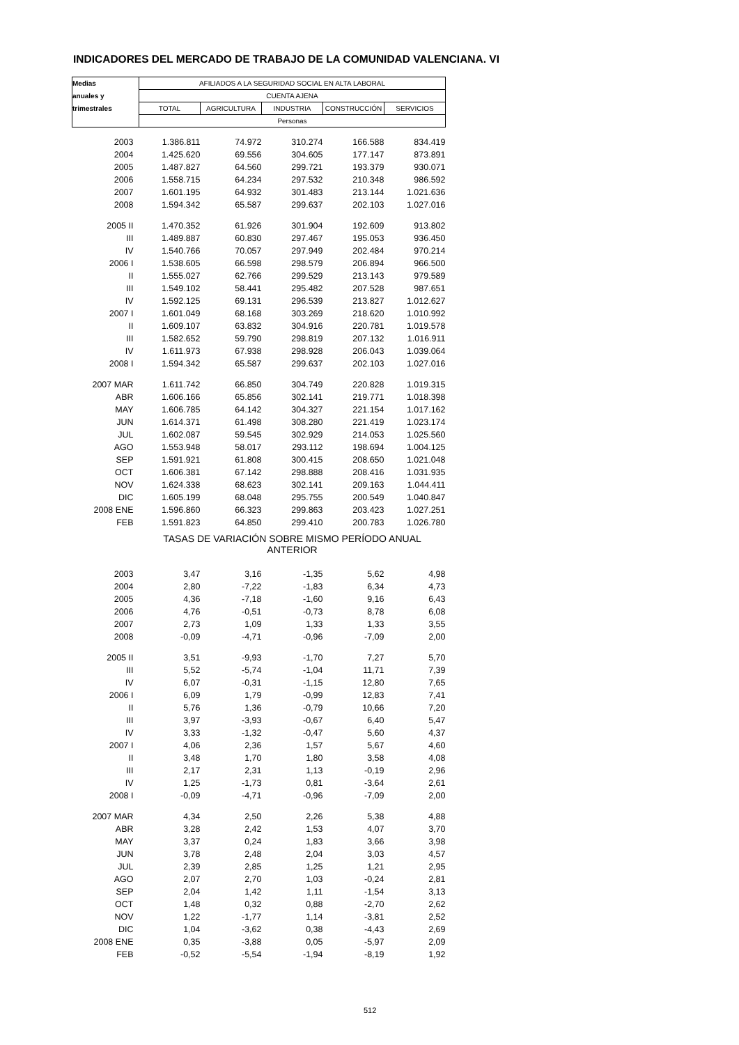INDICADORES DEL MERCADO DE TRABAJO DE LA COMUNIDAD VALENCIANA. VI
| Medias | AFILIADOS A LA SEGURIDAD SOCIAL EN ALTA LABORAL | | | | |
| --- | --- | --- | --- | --- | --- |
| anuales y | CUENTA AJENA | | | | |
| trimestrales | TOTAL | AGRICULTURA | INDUSTRIA | CONSTRUCCIÓN | SERVICIOS |
| | Personas | | | | |
| 2003 | 1.386.811 | 74.972 | 310.274 | 166.588 | 834.419 |
| 2004 | 1.425.620 | 69.556 | 304.605 | 177.147 | 873.891 |
| 2005 | 1.487.827 | 64.560 | 299.721 | 193.379 | 930.071 |
| 2006 | 1.558.715 | 64.234 | 297.532 | 210.348 | 986.592 |
| 2007 | 1.601.195 | 64.932 | 301.483 | 213.144 | 1.021.636 |
| 2008 | 1.594.342 | 65.587 | 299.637 | 202.103 | 1.027.016 |
| 2005 II | 1.470.352 | 61.926 | 301.904 | 192.609 | 913.802 |
| III | 1.489.887 | 60.830 | 297.467 | 195.053 | 936.450 |
| IV | 1.540.766 | 70.057 | 297.949 | 202.484 | 970.214 |
| 2006 I | 1.538.605 | 66.598 | 298.579 | 206.894 | 966.500 |
| II | 1.555.027 | 62.766 | 299.529 | 213.143 | 979.589 |
| III | 1.549.102 | 58.441 | 295.482 | 207.528 | 987.651 |
| IV | 1.592.125 | 69.131 | 296.539 | 213.827 | 1.012.627 |
| 2007 I | 1.601.049 | 68.168 | 303.269 | 218.620 | 1.010.992 |
| II | 1.609.107 | 63.832 | 304.916 | 220.781 | 1.019.578 |
| III | 1.582.652 | 59.790 | 298.819 | 207.132 | 1.016.911 |
| IV | 1.611.973 | 67.938 | 298.928 | 206.043 | 1.039.064 |
| 2008 I | 1.594.342 | 65.587 | 299.637 | 202.103 | 1.027.016 |
| 2007 MAR | 1.611.742 | 66.850 | 304.749 | 220.828 | 1.019.315 |
| ABR | 1.606.166 | 65.856 | 302.141 | 219.771 | 1.018.398 |
| MAY | 1.606.785 | 64.142 | 304.327 | 221.154 | 1.017.162 |
| JUN | 1.614.371 | 61.498 | 308.280 | 221.419 | 1.023.174 |
| JUL | 1.602.087 | 59.545 | 302.929 | 214.053 | 1.025.560 |
| AGO | 1.553.948 | 58.017 | 293.112 | 198.694 | 1.004.125 |
| SEP | 1.591.921 | 61.808 | 300.415 | 208.650 | 1.021.048 |
| OCT | 1.606.381 | 67.142 | 298.888 | 208.416 | 1.031.935 |
| NOV | 1.624.338 | 68.623 | 302.141 | 209.163 | 1.044.411 |
| DIC | 1.605.199 | 68.048 | 295.755 | 200.549 | 1.040.847 |
| 2008 ENE | 1.596.860 | 66.323 | 299.863 | 203.423 | 1.027.251 |
| FEB | 1.591.823 | 64.850 | 299.410 | 200.783 | 1.026.780 |
| | TASAS DE VARIACIÓN SOBRE MISMO PERÍODO ANUAL ANTERIOR | | | | |
| 2003 | 3,47 | 3,16 | -1,35 | 5,62 | 4,98 |
| 2004 | 2,80 | -7,22 | -1,83 | 6,34 | 4,73 |
| 2005 | 4,36 | -7,18 | -1,60 | 9,16 | 6,43 |
| 2006 | 4,76 | -0,51 | -0,73 | 8,78 | 6,08 |
| 2007 | 2,73 | 1,09 | 1,33 | 1,33 | 3,55 |
| 2008 | -0,09 | -4,71 | -0,96 | -7,09 | 2,00 |
| 2005 II | 3,51 | -9,93 | -1,70 | 7,27 | 5,70 |
| III | 5,52 | -5,74 | -1,04 | 11,71 | 7,39 |
| IV | 6,07 | -0,31 | -1,15 | 12,80 | 7,65 |
| 2006 I | 6,09 | 1,79 | -0,99 | 12,83 | 7,41 |
| II | 5,76 | 1,36 | -0,79 | 10,66 | 7,20 |
| III | 3,97 | -3,93 | -0,67 | 6,40 | 5,47 |
| IV | 3,33 | -1,32 | -0,47 | 5,60 | 4,37 |
| 2007 I | 4,06 | 2,36 | 1,57 | 5,67 | 4,60 |
| II | 3,48 | 1,70 | 1,80 | 3,58 | 4,08 |
| III | 2,17 | 2,31 | 1,13 | -0,19 | 2,96 |
| IV | 1,25 | -1,73 | 0,81 | -3,64 | 2,61 |
| 2008 I | -0,09 | -4,71 | -0,96 | -7,09 | 2,00 |
| 2007 MAR | 4,34 | 2,50 | 2,26 | 5,38 | 4,88 |
| ABR | 3,28 | 2,42 | 1,53 | 4,07 | 3,70 |
| MAY | 3,37 | 0,24 | 1,83 | 3,66 | 3,98 |
| JUN | 3,78 | 2,48 | 2,04 | 3,03 | 4,57 |
| JUL | 2,39 | 2,85 | 1,25 | 1,21 | 2,95 |
| AGO | 2,07 | 2,70 | 1,03 | -0,24 | 2,81 |
| SEP | 2,04 | 1,42 | 1,11 | -1,54 | 3,13 |
| OCT | 1,48 | 0,32 | 0,88 | -2,70 | 2,62 |
| NOV | 1,22 | -1,77 | 1,14 | -3,81 | 2,52 |
| DIC | 1,04 | -3,62 | 0,38 | -4,43 | 2,69 |
| 2008 ENE | 0,35 | -3,88 | 0,05 | -5,97 | 2,09 |
| FEB | -0,52 | -5,54 | -1,94 | -8,19 | 1,92 |
512